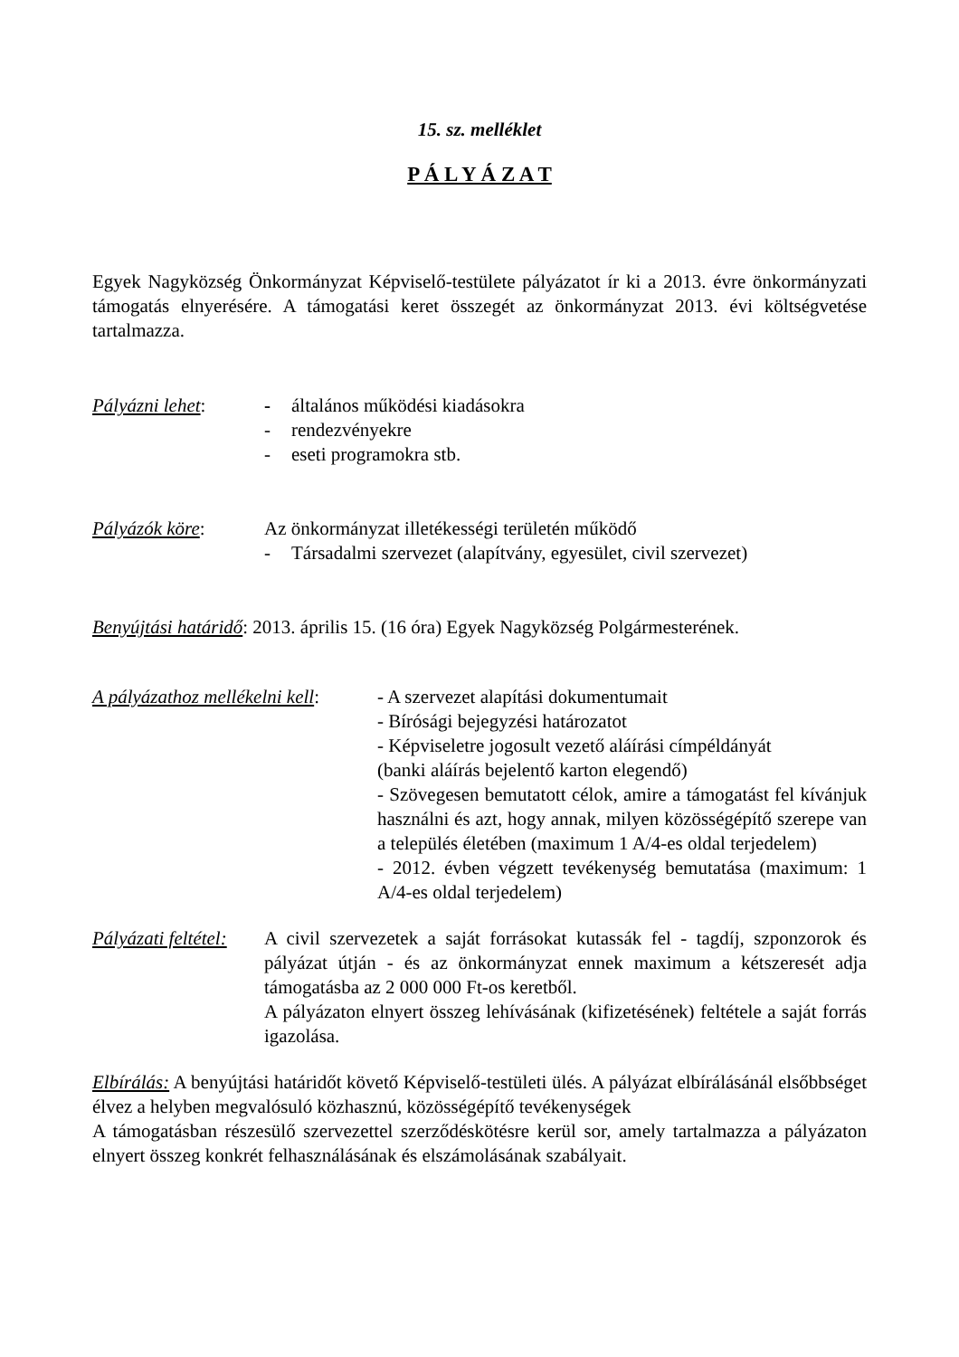15. sz. melléklet
P Á L Y Á Z A T
Egyek Nagyközség Önkormányzat Képviselő-testülete pályázatot ír ki a 2013. évre önkormányzati támogatás elnyerésére. A támogatási keret összegét az önkormányzat 2013. évi költségvetése tartalmazza.
Pályázni lehet: - általános működési kiadásokra
- rendezvényekre
- eseti programokra stb.
Pályázók köre: Az önkormányzat illetékességi területén működő
- Társadalmi szervezet (alapítvány, egyesület, civil szervezet)
Benyújtási határidő: 2013. április 15. (16 óra) Egyek Nagyközség Polgármesterének.
A pályázathoz mellékelni kell:
- A szervezet alapítási dokumentumait
- Bírósági bejegyzési határozatot
- Képviseletre jogosult vezető aláírási címpéldányát
(banki aláírás bejelentő karton elegendő)
- Szövegesen bemutatott célok, amire a támogatást fel kívánjuk használni és azt, hogy annak, milyen közösségépítő szerepe van a település életében (maximum 1 A/4-es oldal terjedelem)
- 2012. évben végzett tevékenység bemutatása (maximum: 1 A/4-es oldal terjedelem)
Pályázati feltétel:
A civil szervezetek a saját forrásokat kutassák fel - tagdíj, szponzorok és pályázat útján - és az önkormányzat ennek maximum a kétszeresét adja támogatásba az 2 000 000 Ft-os keretből.
A pályázaton elnyert összeg lehívásának (kifizetésének) feltétele a saját forrás igazolása.
Elbírálás: A benyújtási határidőt követő Képviselő-testületi ülés. A pályázat elbírálásánál elsőbbséget élvez a helyben megvalósuló közhasznú, közösségépítő tevékenységek
A támogatásban részesülő szervezettel szerződéskötésre kerül sor, amely tartalmazza a pályázaton elnyert összeg konkrét felhasználásának és elszámolásának szabályait.